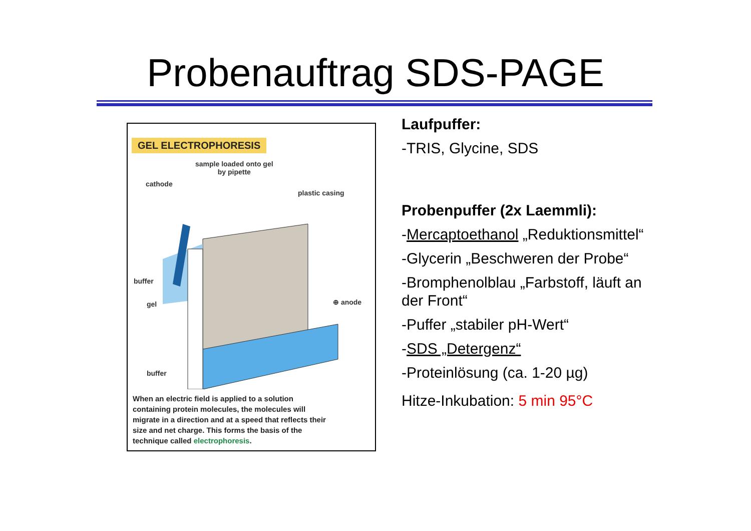Probenauftrag SDS-PAGE
GEL ELECTROPHORESIS
sample loaded onto gel
by pipette
cathode
plastic casing
buffer
gel ⊕ anode
buffer
When an electric field is applied to a solution containing protein molecules, the molecules will migrate in a direction and at a speed that reflects their size and net charge. This forms the basis of the technique called electrophoresis.
Laufpuffer:
-TRIS, Glycine, SDS
Probenpuffer (2x Laemmli):
-Mercaptoethanol „Reduktionsmittel“
-Glycerin „Beschweren der Probe“
-Bromphenolblau „Farbstoff, läuft an der Front“
-Puffer „stabiler pH-Wert“
-SDS „Detergenz“
-Proteinlösung (ca. 1-20 µg)
Hitze-Inkubation: 5 min 95°C